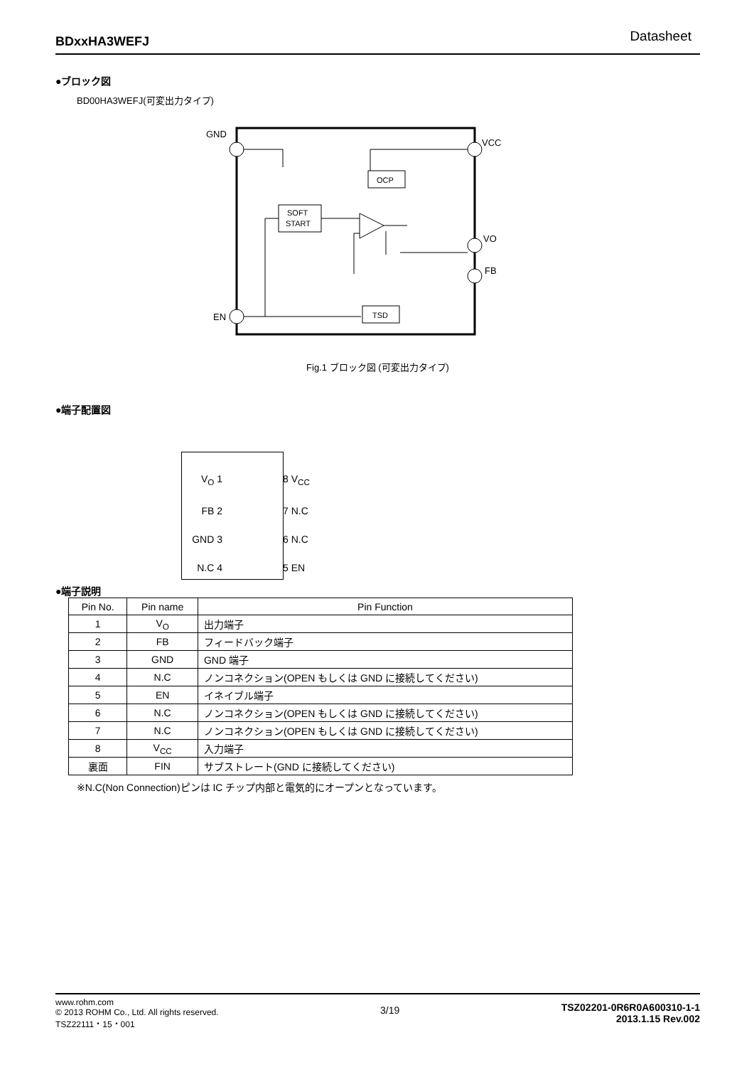BDxxHA3WEFJ Datasheet
●ブロック図
BD00HA3WEFJ(可変出力タイプ)
GND
VCC
VO
FB
EN
OCP
SOFT
START
TSD
Fig.1 ブロック図 (可変出力タイプ)
●端子配置図
V<sub>O</sub> 1
FB 2
GND 3
N.C 4
8 V<sub>CC</sub>
7 N.C
6 N.C
5 EN
●端子説明
| Pin No. | Pin name | Pin Function |
| --- | --- | --- |
| 1 | V<sub>O</sub> | 出力端子 |
| 2 | FB | フィードバック端子 |
| 3 | GND | GND 端子 |
| 4 | N.C | ノンコネクション(OPEN もしくは GND に接続してください) |
| 5 | EN | イネイブル端子 |
| 6 | N.C | ノンコネクション(OPEN もしくは GND に接続してください) |
| 7 | N.C | ノンコネクション(OPEN もしくは GND に接続してください) |
| 8 | V<sub>CC</sub> | 入力端子 |
| 裏面 | FIN | サブストレート(GND に接続してください) |
※N.C(Non Connection)ピンは IC チップ内部と電気的にオープンとなっています。
www.rohm.com
© 2013 ROHM Co., Ltd. All rights reserved.
TSZ22111・15・001
3/19
TSZ02201-0R6R0A600310-1-1
2013.1.15 Rev.002